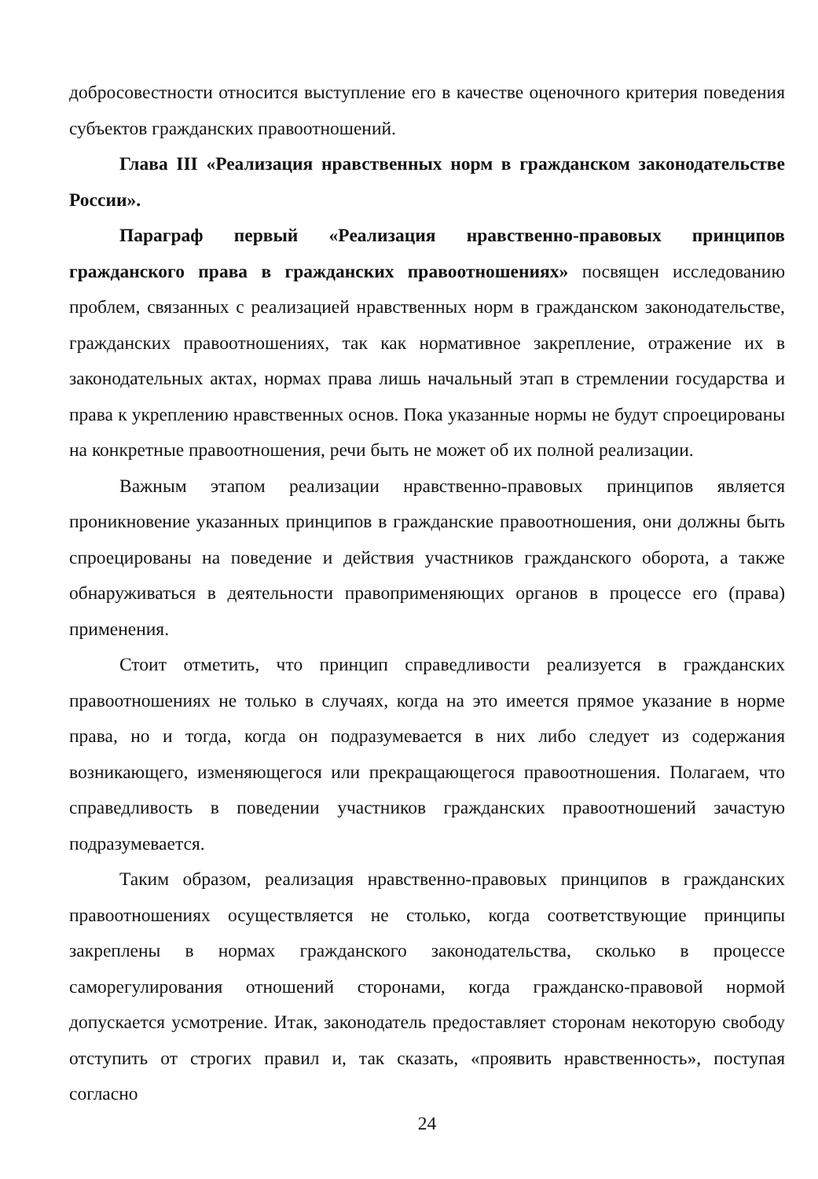добросовестности относится выступление его в качестве оценочного критерия поведения субъектов гражданских правоотношений.
Глава III «Реализация нравственных норм в гражданском законодательстве России».
Параграф первый «Реализация нравственно-правовых принципов гражданского права в гражданских правоотношениях» посвящен исследованию проблем, связанных с реализацией нравственных норм в гражданском законодательстве, гражданских правоотношениях, так как нормативное закрепление, отражение их в законодательных актах, нормах права лишь начальный этап в стремлении государства и права к укреплению нравственных основ. Пока указанные нормы не будут спроецированы на конкретные правоотношения, речи быть не может об их полной реализации.
Важным этапом реализации нравственно-правовых принципов является проникновение указанных принципов в гражданские правоотношения, они должны быть спроецированы на поведение и действия участников гражданского оборота, а также обнаруживаться в деятельности правоприменяющих органов в процессе его (права) применения.
Стоит отметить, что принцип справедливости реализуется в гражданских правоотношениях не только в случаях, когда на это имеется прямое указание в норме права, но и тогда, когда он подразумевается в них либо следует из содержания возникающего, изменяющегося или прекращающегося правоотношения. Полагаем, что справедливость в поведении участников гражданских правоотношений зачастую подразумевается.
Таким образом, реализация нравственно-правовых принципов в гражданских правоотношениях осуществляется не столько, когда соответствующие принципы закреплены в нормах гражданского законодательства, сколько в процессе саморегулирования отношений сторонами, когда гражданско-правовой нормой допускается усмотрение. Итак, законодатель предоставляет сторонам некоторую свободу отступить от строгих правил и, так сказать, «проявить нравственность», поступая согласно
24